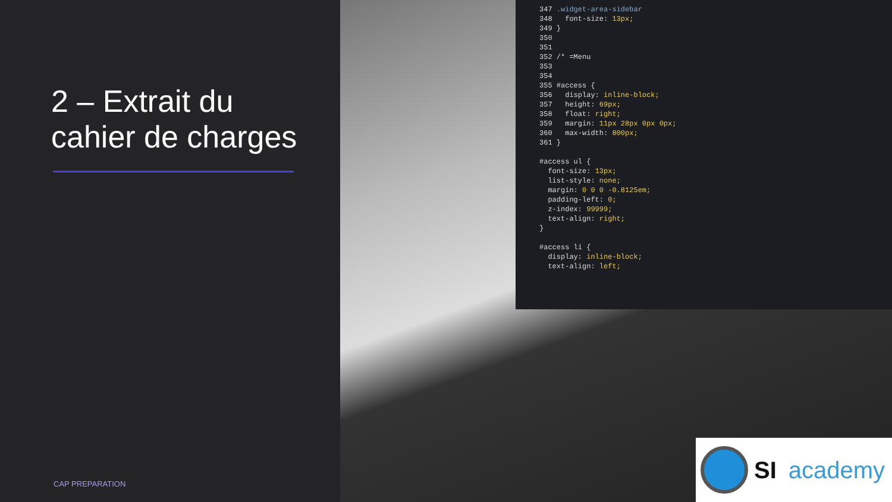2 – Extrait du
cahier de charges
CAP PREPARATION
347 .widget-area-sidebar
348 font-size: 13px;
349 }
350
351
352 /* =Menu
353
354
355 #access {
356 display: inline-block;
357 height: 69px;
358 float: right;
359 margin: 11px 28px 0px 0px;
360 max-width: 800px;
361 }
#access ul {
font-size: 13px;
list-style: none;
margin: 0 0 0 -0.8125em;
padding-left: 0;
z-index: 99999;
text-align: right;
}
#access li {
display: inline-block;
text-align: left;
SI academy